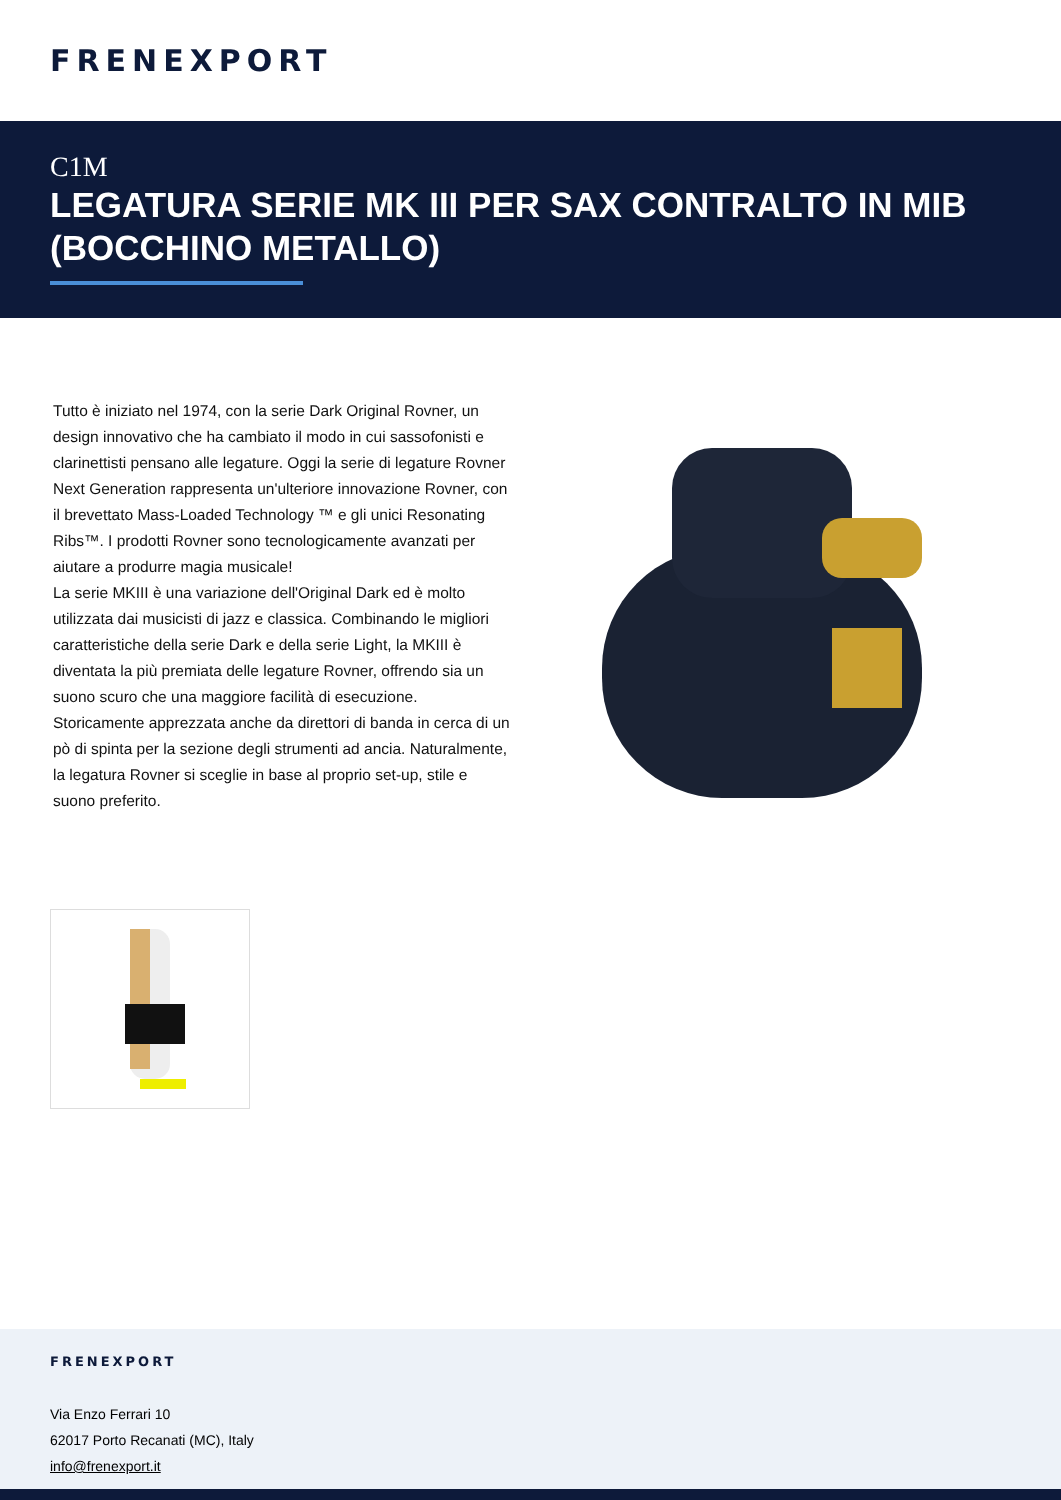FRENEXPORT
C1M
LEGATURA SERIE MK III PER SAX CONTRALTO IN MIB (BOCCHINO METALLO)
Tutto è iniziato nel 1974, con la serie Dark Original Rovner, un design innovativo che ha cambiato il modo in cui sassofonisti e clarinettisti pensano alle legature. Oggi la serie di legature Rovner Next Generation rappresenta un'ulteriore innovazione Rovner, con il brevettato Mass-Loaded Technology ™ e gli unici Resonating Ribs™. I prodotti Rovner sono tecnologicamente avanzati per aiutare a produrre magia musicale!
La serie MKIII è una variazione dell'Original Dark ed è molto utilizzata dai musicisti di jazz e classica. Combinando le migliori caratteristiche della serie Dark e della serie Light, la MKIII è diventata la più premiata delle legature Rovner, offrendo sia un suono scuro che una maggiore facilità di esecuzione. Storicamente apprezzata anche da direttori di banda in cerca di un pò di spinta per la sezione degli strumenti ad ancia. Naturalmente, la legatura Rovner si sceglie in base al proprio set-up, stile e suono preferito.
FRENEXPORT
Via Enzo Ferrari 10
62017 Porto Recanati (MC), Italy
info@frenexport.it